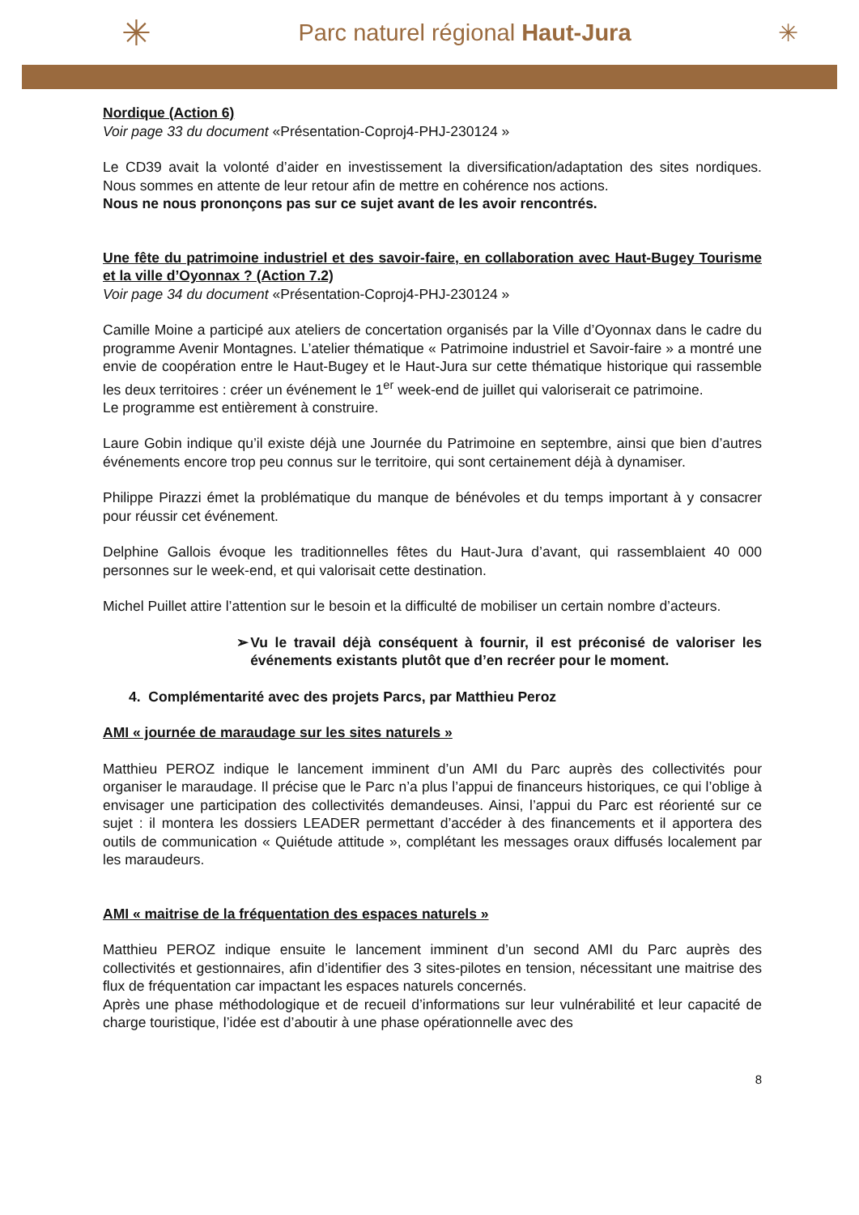✳ Parc naturel régional Haut-Jura ✳
Nordique (Action 6)
Voir page 33 du document «Présentation-Coproj4-PHJ-230124 »
Le CD39 avait la volonté d’aider en investissement la diversification/adaptation des sites nordiques. Nous sommes en attente de leur retour afin de mettre en cohérence nos actions.
Nous ne nous prononçons pas sur ce sujet avant de les avoir rencontrés.
Une fête du patrimoine industriel et des savoir-faire, en collaboration avec Haut-Bugey Tourisme et la ville d’Oyonnax ? (Action 7.2)
Voir page 34 du document «Présentation-Coproj4-PHJ-230124 »
Camille Moine a participé aux ateliers de concertation organisés par la Ville d’Oyonnax dans le cadre du programme Avenir Montagnes. L’atelier thématique « Patrimoine industriel et Savoir-faire » a montré une envie de coopération entre le Haut-Bugey et le Haut-Jura sur cette thématique historique qui rassemble les deux territoires : créer un événement le 1<sup>er</sup> week-end de juillet qui valoriserait ce patrimoine.
Le programme est entièrement à construire.
Laure Gobin indique qu’il existe déjà une Journée du Patrimoine en septembre, ainsi que bien d’autres événements encore trop peu connus sur le territoire, qui sont certainement déjà à dynamiser.
Philippe Pirazzi émet la problématique du manque de bénévoles et du temps important à y consacrer pour réussir cet événement.
Delphine Gallois évoque les traditionnelles fêtes du Haut-Jura d’avant, qui rassemblaient 40 000 personnes sur le week-end, et qui valorisait cette destination.
Michel Puillet attire l’attention sur le besoin et la difficulté de mobiliser un certain nombre d’acteurs.
➢ Vu le travail déjà conséquent à fournir, il est préconisé de valoriser les événements existants plutôt que d’en recréer pour le moment.
4. Complémentarité avec des projets Parcs, par Matthieu Peroz
AMI « journée de maraudage sur les sites naturels »
Matthieu PEROZ indique le lancement imminent d’un AMI du Parc auprès des collectivités pour organiser le maraudage. Il précise que le Parc n’a plus l’appui de financeurs historiques, ce qui l’oblige à envisager une participation des collectivités demandeuses. Ainsi, l’appui du Parc est réorienté sur ce sujet : il montera les dossiers LEADER permettant d’accéder à des financements et il apportera des outils de communication « Quiétude attitude », complétant les messages oraux diffusés localement par les maraudeurs.
AMI « maitrise de la fréquentation des espaces naturels »
Matthieu PEROZ indique ensuite le lancement imminent d’un second AMI du Parc auprès des collectivités et gestionnaires, afin d’identifier des 3 sites-pilotes en tension, nécessitant une maitrise des flux de fréquentation car impactant les espaces naturels concernés.
Après une phase méthodologique et de recueil d’informations sur leur vulnérabilité et leur capacité de charge touristique, l’idée est d’aboutir à une phase opérationnelle avec des
8